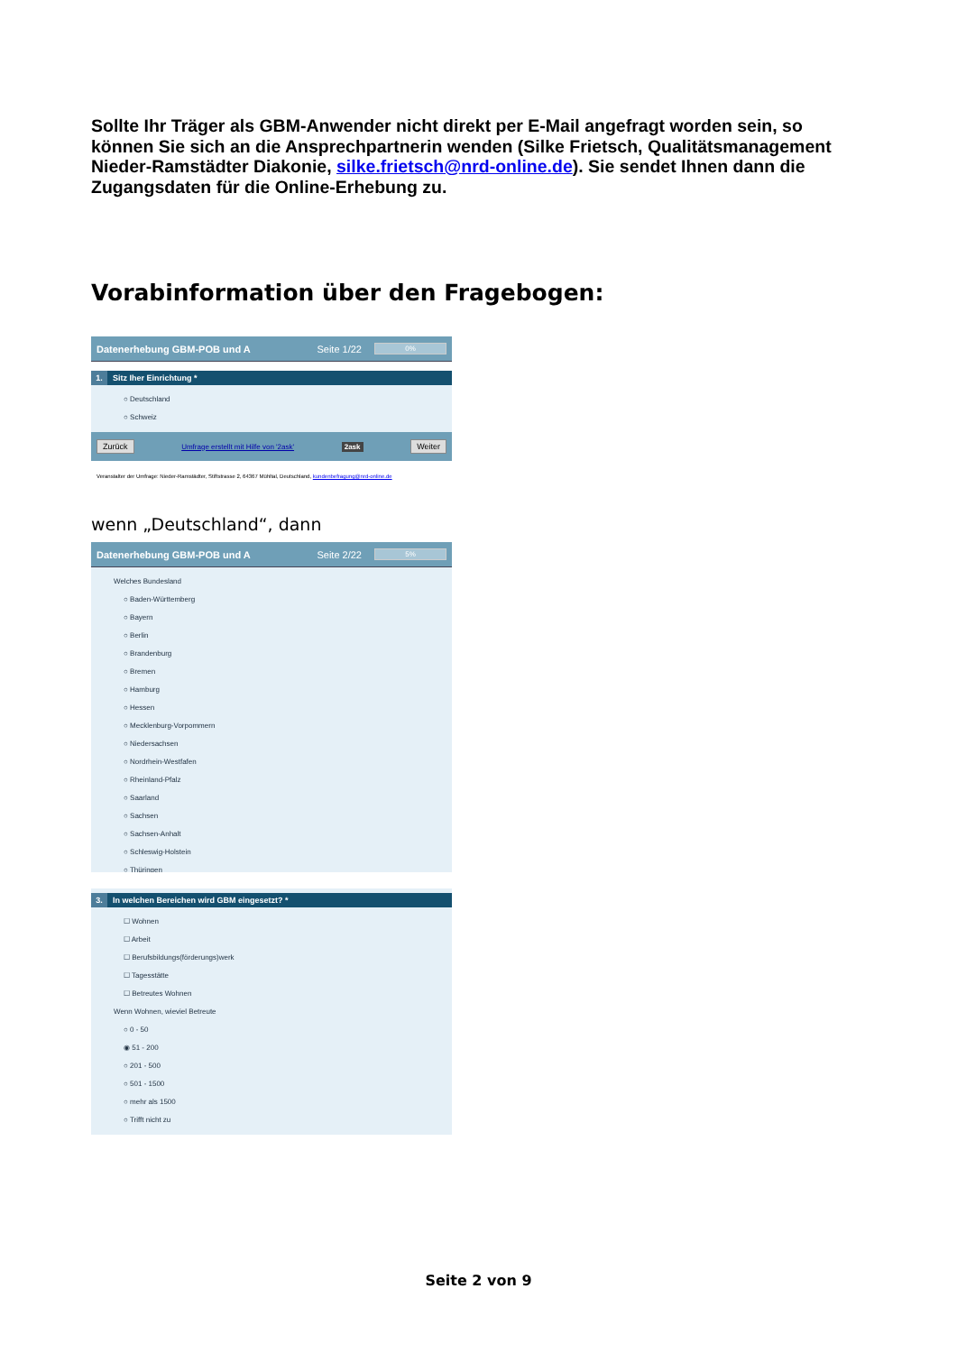Sollte Ihr Träger als GBM-Anwender nicht direkt per E-Mail angefragt worden sein, so können Sie sich an die Ansprechpartnerin wenden (Silke Frietsch, Qualitätsmanagement Nieder-Ramstädter Diakonie, silke.frietsch@nrd-online.de). Sie sendet Ihnen dann die Zugangsdaten für die Online-Erhebung zu.
Vorabinformation über den Fragebogen:
Datenerhebung GBM-POB und A Seite 1/22 0%
1. Sitz Iher Einrichtung *
Deutschland
Schweiz
Zurück Umfrage erstellt mit Hilfe von '2ask' 2ask Weiter
Veranstalter der Umfrage: Nieder-Ramstädter, Stiftstrasse 2, 64367 Mühltal, Deutschland, kundenbefragung@nrd-online.de
wenn „Deutschland“, dann
Datenerhebung GBM-POB und A Seite 2/22 5%
Welches Bundesland
Baden-Württemberg
Bayern
Berlin
Brandenburg
Bremen
Hamburg
Hessen
Mecklenburg-Vorpommern
Niedersachsen
Nordrhein-Westfafen
Rheinland-Pfalz
Saarland
Sachsen
Sachsen-Anhalt
Schleswig-Holstein
Thüringen
3. In welchen Bereichen wird GBM eingesetzt? *
Wohnen
Arbeit
Berufsbildungs(förderungs)werk
Tagesstätte
Betreutes Wohnen
Wenn Wohnen, wieviel Betreute
0 - 50
51 - 200
201 - 500
501 - 1500
mehr als 1500
Trifft nicht zu
Seite 2 von 9